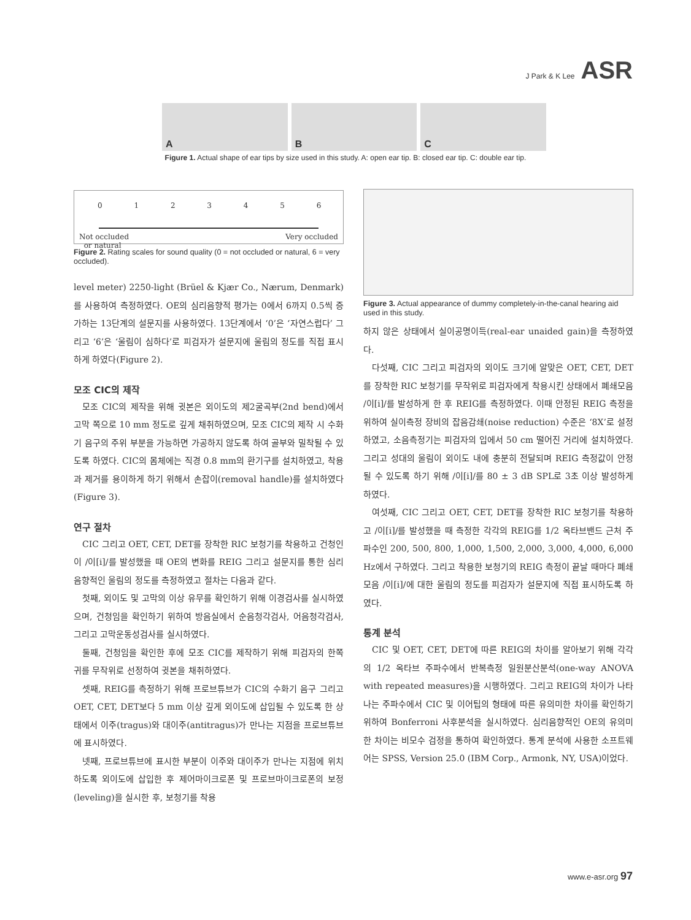J Park & K Lee ASR
A
B
C
Figure 1. Actual shape of ear tips by size used in this study. A: open ear tip. B: closed ear tip. C: double ear tip.
0 1 2 3 4 5 6
Not occluded
or natural Very occluded
Figure 2. Rating scales for sound quality (0 = not occluded or natural, 6 = very occluded).
level meter) 2250-light (Brüel & Kjær Co., Nærum, Denmark)를 사용하여 측정하였다. OE의 심리음향적 평가는 0에서 6까지 0.5씩 증가하는 13단계의 설문지를 사용하였다. 13단계에서 ‘0’은 ‘자연스럽다’ 그리고 ‘6’은 ‘울림이 심하다’로 피검자가 설문지에 울림의 정도를 직접 표시하게 하였다(Figure 2).
모조 CIC의 제작
모조 CIC의 제작을 위해 귓본은 외이도의 제2굴곡부(2nd bend)에서 고막 쪽으로 10 mm 정도로 깊게 채취하였으며, 모조 CIC의 제작 시 수화기 음구의 주위 부분을 가능하면 가공하지 않도록 하여 골부와 밀착될 수 있도록 하였다. CIC의 몸체에는 직경 0.8 mm의 환기구를 설치하였고, 착용과 제거를 용이하게 하기 위해서 손잡이(removal handle)를 설치하였다(Figure 3).
연구 절차
CIC 그리고 OET, CET, DET를 장착한 RIC 보청기를 착용하고 건청인이 /이[i]/를 발성했을 때 OE의 변화를 REIG 그리고 설문지를 통한 심리음향적인 울림의 정도를 측정하였고 절차는 다음과 같다.
첫째, 외이도 및 고막의 이상 유무를 확인하기 위해 이경검사를 실시하였으며, 건청임을 확인하기 위하여 방음실에서 순음청각검사, 어음청각검사, 그리고 고막운동성검사를 실시하였다.
둘째, 건청임을 확인한 후에 모조 CIC를 제작하기 위해 피검자의 한쪽 귀를 무작위로 선정하여 귓본을 채취하였다.
셋째, REIG를 측정하기 위해 프로브튜브가 CIC의 수화기 음구 그리고 OET, CET, DET보다 5 mm 이상 깊게 외이도에 삽입될 수 있도록 한 상태에서 이주(tragus)와 대이주(antitragus)가 만나는 지점을 프로브튜브에 표시하였다.
넷째, 프로브튜브에 표시한 부분이 이주와 대이주가 만나는 지점에 위치하도록 외이도에 삽입한 후 제어마이크로폰 및 프로브마이크로폰의 보정(leveling)을 실시한 후, 보청기를 착용
Figure 3. Actual appearance of dummy completely-in-the-canal hearing aid used in this study.
하지 않은 상태에서 실이공명이득(real-ear unaided gain)을 측정하였다.
다섯째, CIC 그리고 피검자의 외이도 크기에 알맞은 OET, CET, DET를 장착한 RIC 보청기를 무작위로 피검자에게 착용시킨 상태에서 폐쇄모음 /이[i]/를 발성하게 한 후 REIG를 측정하였다. 이때 안정된 REIG 측정을 위하여 실이측정 장비의 잡음감쇄(noise reduction) 수준은 ‘8X’로 설정하였고, 소음측정기는 피검자의 입에서 50 cm 떨어진 거리에 설치하였다. 그리고 성대의 울림이 외이도 내에 충분히 전달되며 REIG 측정값이 안정될 수 있도록 하기 위해 /이[i]/를 80 ± 3 dB SPL로 3초 이상 발성하게 하였다.
여섯째, CIC 그리고 OET, CET, DET를 장착한 RIC 보청기를 착용하고 /이[i]/를 발성했을 때 측정한 각각의 REIG를 1/2 옥타브밴드 근처 주파수인 200, 500, 800, 1,000, 1,500, 2,000, 3,000, 4,000, 6,000 Hz에서 구하였다. 그리고 착용한 보청기의 REIG 측정이 끝날 때마다 폐쇄모음 /이[i]/에 대한 울림의 정도를 피검자가 설문지에 직접 표시하도록 하였다.
통계 분석
CIC 및 OET, CET, DET에 따른 REIG의 차이를 알아보기 위해 각각의 1/2 옥타브 주파수에서 반복측정 일원분산분석(one-way ANOVA with repeated measures)을 시행하였다. 그리고 REIG의 차이가 나타나는 주파수에서 CIC 및 이어팁의 형태에 따른 유의미한 차이를 확인하기 위하여 Bonferroni 사후분석을 실시하였다. 심리음향적인 OE의 유의미한 차이는 비모수 검정을 통하여 확인하였다. 통계 분석에 사용한 소프트웨어는 SPSS, Version 25.0 (IBM Corp., Armonk, NY, USA)이었다.
www.e-asr.org 97